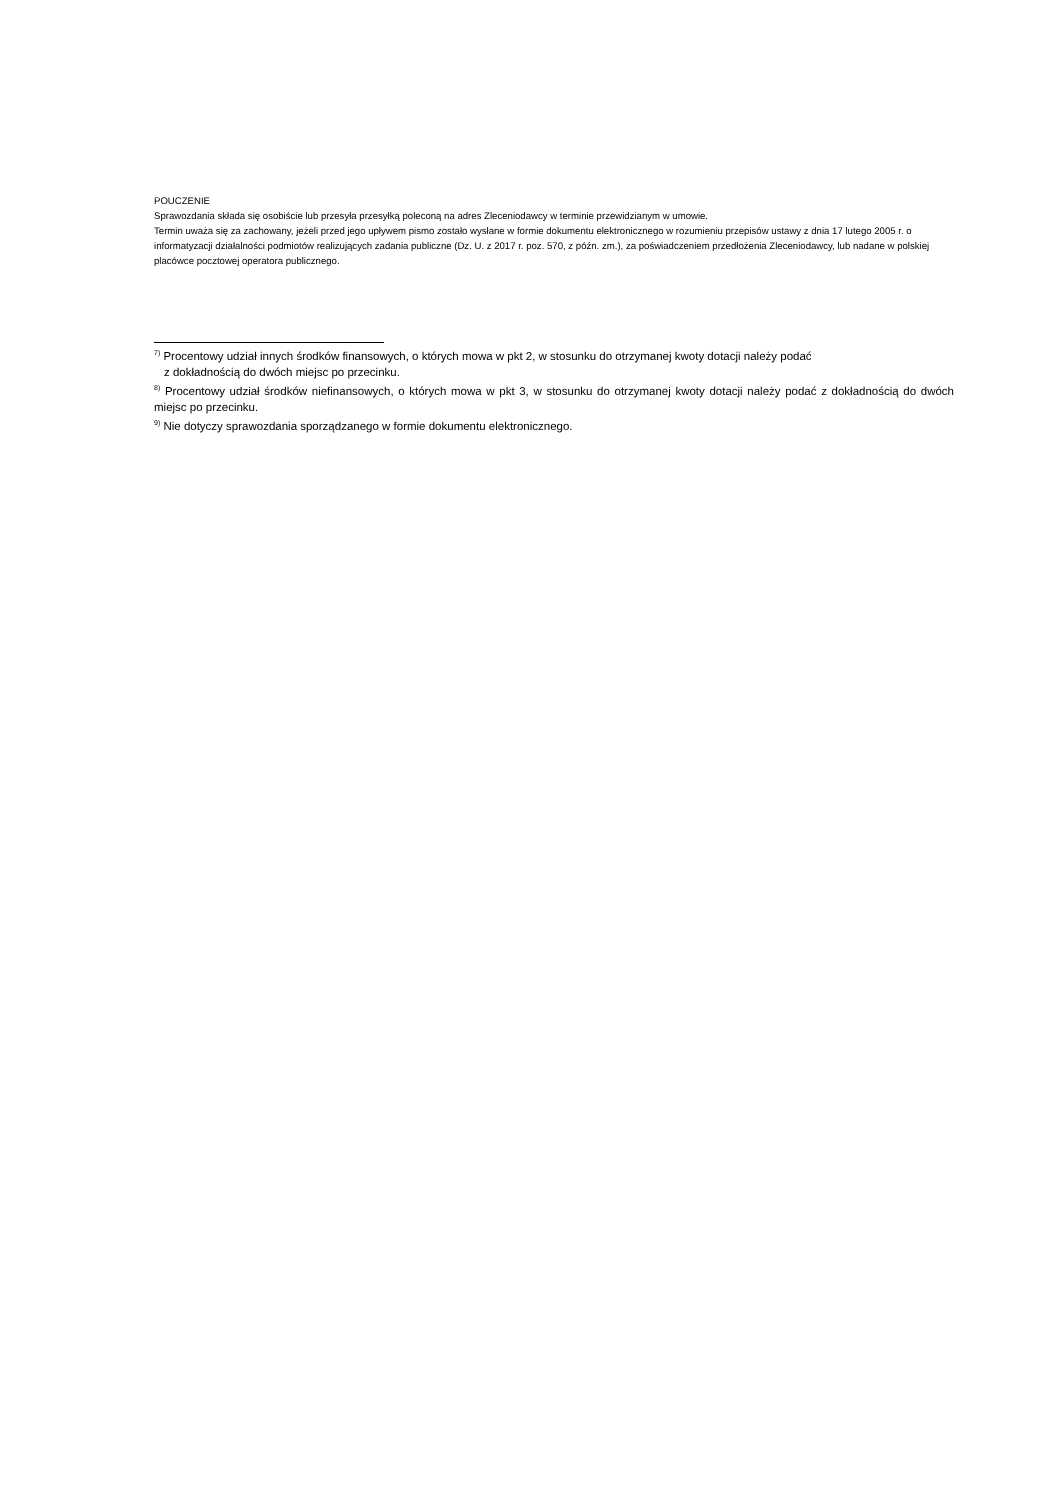POUCZENIE
Sprawozdania składa się osobiście lub przesyła przesyłką poleconą na adres Zleceniodawcy w terminie przewidzianym w umowie.
Termin uważa się za zachowany, jeżeli przed jego upływem pismo zostało wysłane w formie dokumentu elektronicznego w rozumieniu przepisów ustawy z dnia 17 lutego 2005 r. o informatyzacji działalności podmiotów realizujących zadania publiczne (Dz. U. z 2017 r. poz. 570, z późn. zm.), za poświadczeniem przedłożenia Zleceniodawcy, lub nadane w polskiej placówce pocztowej operatora publicznego.
<sup>7)</sup> Procentowy udział innych środków finansowych, o których mowa w pkt 2, w stosunku do otrzymanej kwoty dotacji należy podać
z dokładnością do dwóch miejsc po przecinku.
<sup>8)</sup> Procentowy udział środków niefinansowych, o których mowa w pkt 3, w stosunku do otrzymanej kwoty dotacji należy podać z dokładnością do dwóch miejsc po przecinku.
<sup>9)</sup> Nie dotyczy sprawozdania sporządzanego w formie dokumentu elektronicznego.